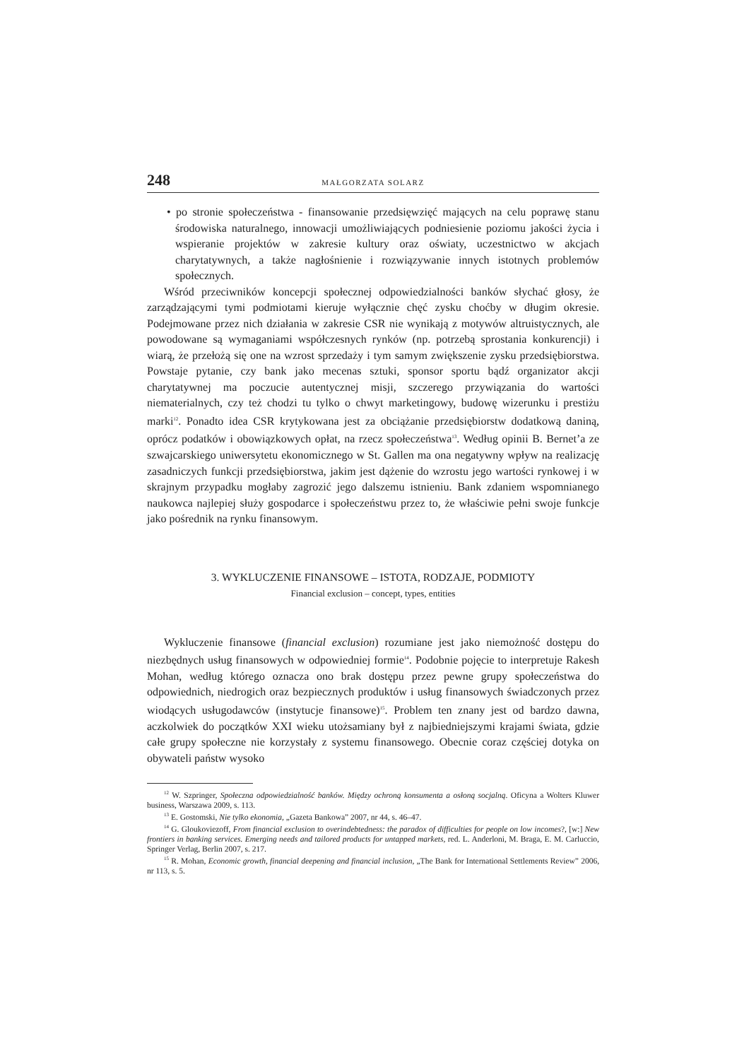248 MAŁGORZATA SOLARZ
• po stronie społeczeństwa - finansowanie przedsięwzięć mających na celu poprawę stanu środowiska naturalnego, innowacji umożliwiających podniesienie poziomu jakości życia i wspieranie projektów w zakresie kultury oraz oświaty, uczestnictwo w akcjach charytatywnych, a także nagłośnienie i rozwiązywanie innych istotnych problemów społecznych.
Wśród przeciwników koncepcji społecznej odpowiedzialności banków słychać głosy, że zarządzającymi tymi podmiotami kieruje wyłącznie chęć zysku choćby w długim okresie. Podejmowane przez nich działania w zakresie CSR nie wynikają z motywów altruistycznych, ale powodowane są wymaganiami współczesnych rynków (np. potrzebą sprostania konkurencji) i wiarą, że przełożą się one na wzrost sprzedaży i tym samym zwiększenie zysku przedsiębiorstwa. Powstaje pytanie, czy bank jako mecenas sztuki, sponsor sportu bądź organizator akcji charytatywnej ma poczucie autentycznej misji, szczerego przywiązania do wartości niematerialnych, czy też chodzi tu tylko o chwyt marketingowy, budowę wizerunku i prestiżu marki<sup>12</sup>. Ponadto idea CSR krytykowana jest za obciążanie przedsiębiorstw dodatkową daniną, oprócz podatków i obowiązkowych opłat, na rzecz społeczeństwa<sup>13</sup>. Według opinii B. Bernet’a ze szwajcarskiego uniwersytetu ekonomicznego w St. Gallen ma ona negatywny wpływ na realizację zasadniczych funkcji przedsiębiorstwa, jakim jest dążenie do wzrostu jego wartości rynkowej i w skrajnym przypadku mogłaby zagrozić jego dalszemu istnieniu. Bank zdaniem wspomnianego naukowca najlepiej służy gospodarce i społeczeństwu przez to, że właściwie pełni swoje funkcje jako pośrednik na rynku finansowym.
3. WYKLUCZENIE FINANSOWE – ISTOTA, RODZAJE, PODMIOTY
Financial exclusion – concept, types, entities
Wykluczenie finansowe (financial exclusion) rozumiane jest jako niemożność dostępu do niezbędnych usług finansowych w odpowiedniej formie<sup>14</sup>. Podobnie pojęcie to interpretuje Rakesh Mohan, według którego oznacza ono brak dostępu przez pewne grupy społeczeństwa do odpowiednich, niedrogich oraz bezpiecznych produktów i usług finansowych świadczonych przez wiodących usługodawców (instytucje finansowe)<sup>15</sup>. Problem ten znany jest od bardzo dawna, aczkolwiek do początków XXI wieku utożsamiany był z najbiedniejszymi krajami świata, gdzie całe grupy społeczne nie korzystały z systemu finansowego. Obecnie coraz częściej dotyka on obywateli państw wysoko
<sup>12</sup> W. Szpringer, Społeczna odpowiedzialność banków. Między ochroną konsumenta a osłoną socjalną. Oficyna a Wolters Kluwer business, Warszawa 2009, s. 113.
<sup>13</sup> E. Gostomski, Nie tylko ekonomia, „Gazeta Bankowa” 2007, nr 44, s. 46–47.
<sup>14</sup> G. Gloukoviezoff, From financial exclusion to overindebtedness: the paradox of difficulties for people on low incomes?, [w:] New frontiers in banking services. Emerging needs and tailored products for untapped markets, red. L. Anderloni, M. Braga, E. M. Carluccio, Springer Verlag, Berlin 2007, s. 217.
<sup>15</sup> R. Mohan, Economic growth, financial deepening and financial inclusion, „The Bank for International Settlements Review” 2006, nr 113, s. 5.